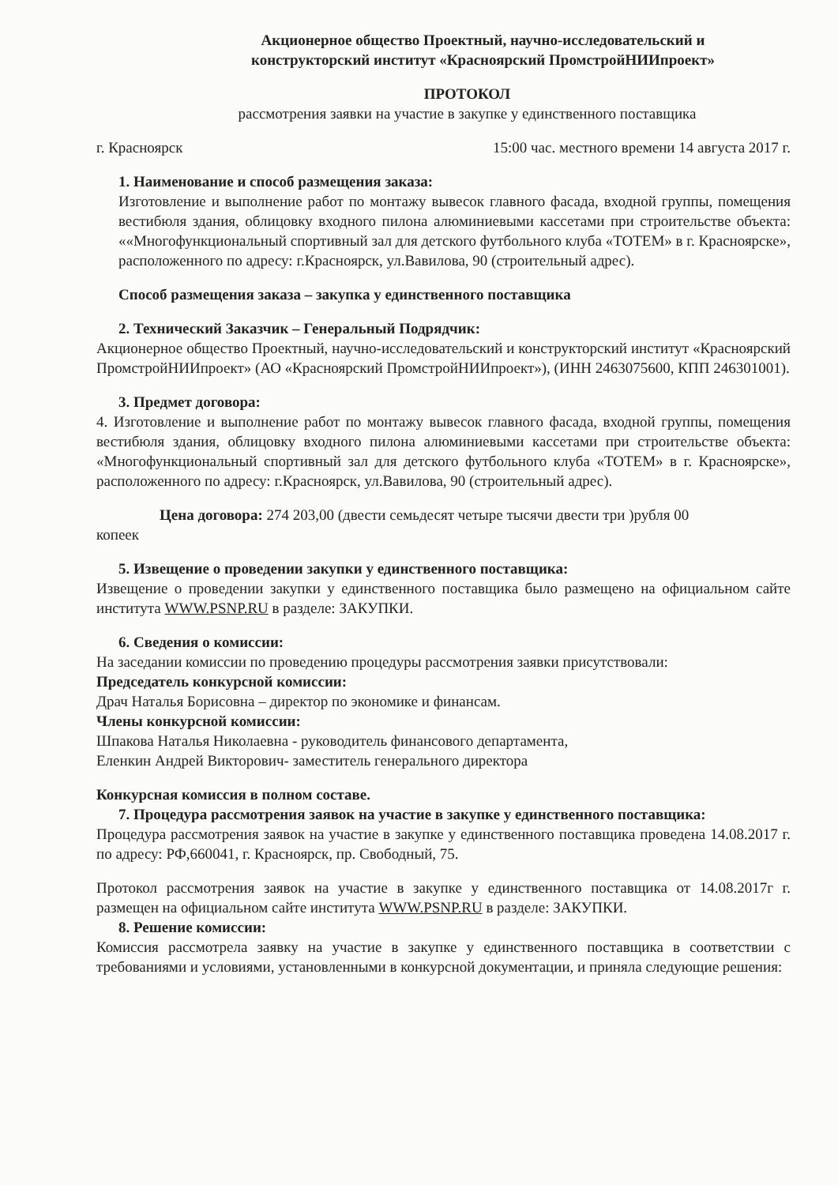Акционерное общество Проектный, научно-исследовательский и
конструкторский институт «Красноярский ПромстройНИИпроект»
ПРОТОКОЛ
рассмотрения заявки на участие в закупке у единственного поставщика
г. Красноярск 15:00 час. местного времени 14 августа 2017 г.
1. Наименование и способ размещения заказа:
Изготовление и выполнение работ по монтажу вывесок главного фасада, входной группы, помещения вестибюля здания, облицовку входного пилона алюминиевыми кассетами при строительстве объекта: ««Многофункциональный спортивный зал для детского футбольного клуба «ТОТЕМ» в г. Красноярске», расположенного по адресу: г.Красноярск, ул.Вавилова, 90 (строительный адрес).
Способ размещения заказа – закупка у единственного поставщика
2. Технический Заказчик – Генеральный Подрядчик:
Акционерное общество Проектный, научно-исследовательский и конструкторский институт «Красноярский ПромстройНИИпроект» (АО «Красноярский ПромстройНИИпроект»), (ИНН 2463075600, КПП 246301001).
3. Предмет договора:
4. Изготовление и выполнение работ по монтажу вывесок главного фасада, входной группы, помещения вестибюля здания, облицовку входного пилона алюминиевыми кассетами при строительстве объекта: «Многофункциональный спортивный зал для детского футбольного клуба «ТОТЕМ» в г. Красноярске», расположенного по адресу: г.Красноярск, ул.Вавилова, 90 (строительный адрес).
Цена договора: 274 203,00 (двести семьдесят четыре тысячи двести три )рубля 00
копеек
5. Извещение о проведении закупки у единственного поставщика:
Извещение о проведении закупки у единственного поставщика было размещено на официальном сайте института WWW.PSNP.RU в разделе: ЗАКУПКИ.
6. Сведения о комиссии:
На заседании комиссии по проведению процедуры рассмотрения заявки присутствовали:
Председатель конкурсной комиссии:
Драч Наталья Борисовна – директор по экономике и финансам.
Члены конкурсной комиссии:
Шпакова Наталья Николаевна - руководитель финансового департамента,
Еленкин Андрей Викторович- заместитель генерального директора
Конкурсная комиссия в полном составе.
7. Процедура рассмотрения заявок на участие в закупке у единственного поставщика:
Процедура рассмотрения заявок на участие в закупке у единственного поставщика проведена 14.08.2017 г. по адресу: РФ,660041, г. Красноярск, пр. Свободный, 75.
Протокол рассмотрения заявок на участие в закупке у единственного поставщика от 14.08.2017г г. размещен на официальном сайте института WWW.PSNP.RU в разделе: ЗАКУПКИ.
8. Решение комиссии:
Комиссия рассмотрела заявку на участие в закупке у единственного поставщика в соответствии с требованиями и условиями, установленными в конкурсной документации, и приняла следующие решения: